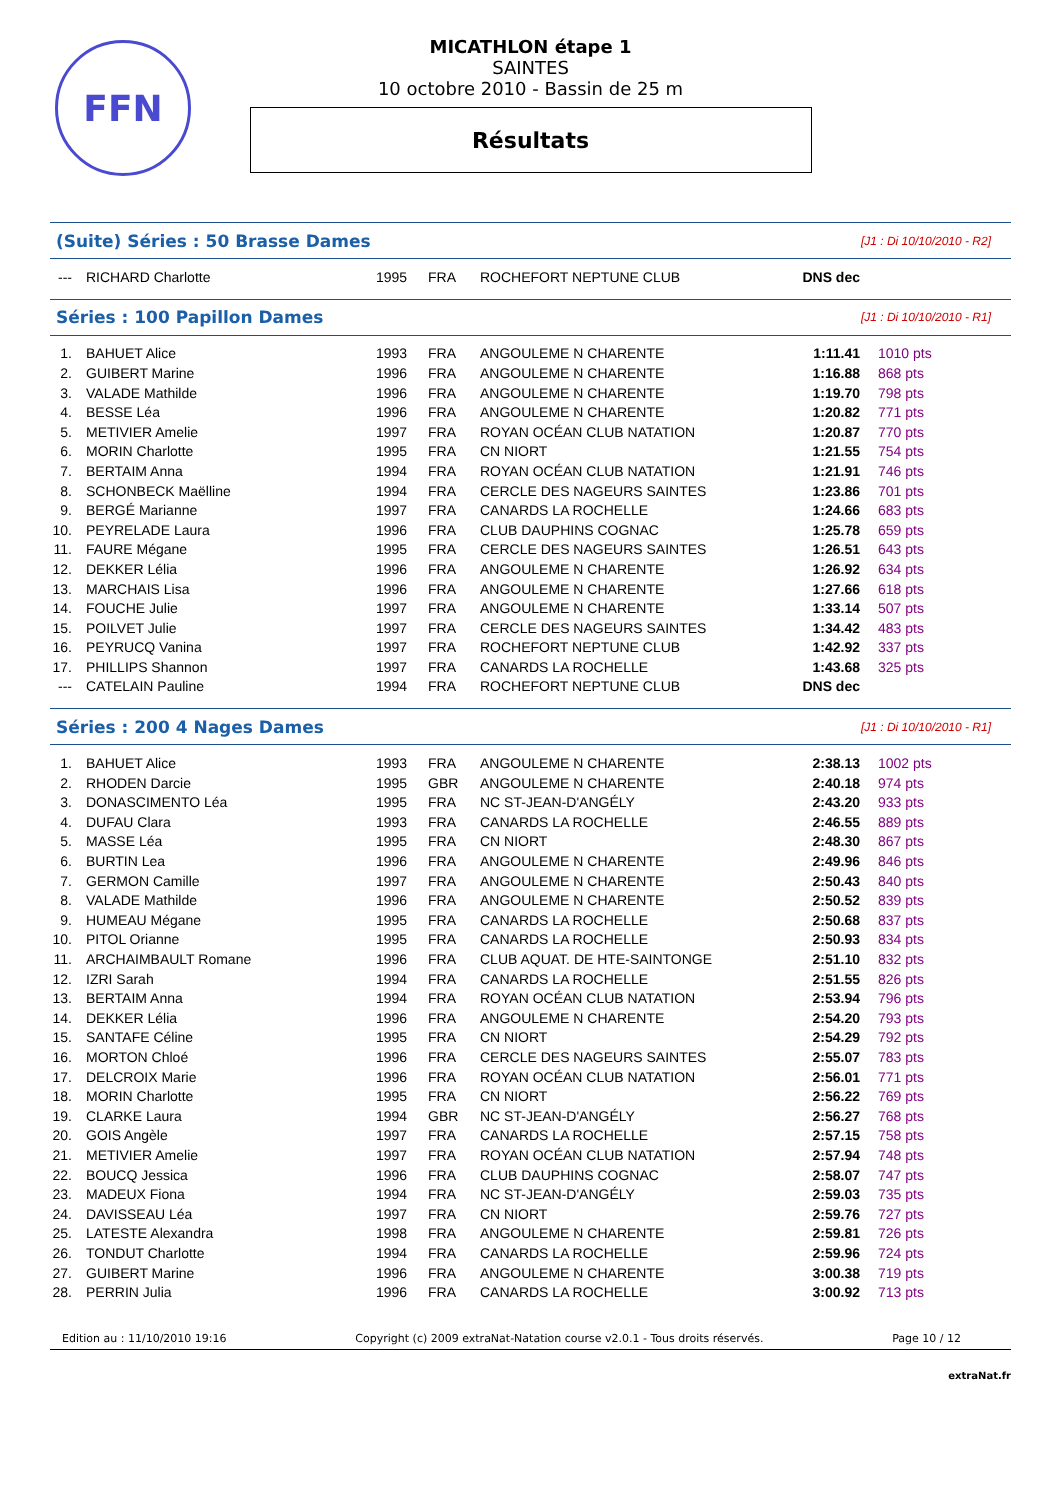FFN
MICATHLON étape 1
SAINTES
10 octobre 2010 - Bassin de 25 m
Résultats
(Suite) Séries : 50 Brasse Dames [J1 : Di 10/10/2010 - R2]
| --- | RICHARD Charlotte | 1995 | FRA | ROCHEFORT NEPTUNE CLUB | DNS dec | |
Séries : 100 Papillon Dames [J1 : Di 10/10/2010 - R1]
| 1. | BAHUET Alice | 1993 | FRA | ANGOULEME N CHARENTE | 1:11.41 | 1010 pts |
| 2. | GUIBERT Marine | 1996 | FRA | ANGOULEME N CHARENTE | 1:16.88 | 868 pts |
| 3. | VALADE Mathilde | 1996 | FRA | ANGOULEME N CHARENTE | 1:19.70 | 798 pts |
| 4. | BESSE Léa | 1996 | FRA | ANGOULEME N CHARENTE | 1:20.82 | 771 pts |
| 5. | METIVIER Amelie | 1997 | FRA | ROYAN OCÉAN CLUB NATATION | 1:20.87 | 770 pts |
| 6. | MORIN Charlotte | 1995 | FRA | CN NIORT | 1:21.55 | 754 pts |
| 7. | BERTAIM Anna | 1994 | FRA | ROYAN OCÉAN CLUB NATATION | 1:21.91 | 746 pts |
| 8. | SCHONBECK Maëlline | 1994 | FRA | CERCLE DES NAGEURS SAINTES | 1:23.86 | 701 pts |
| 9. | BERGÉ Marianne | 1997 | FRA | CANARDS LA ROCHELLE | 1:24.66 | 683 pts |
| 10. | PEYRELADE Laura | 1996 | FRA | CLUB DAUPHINS COGNAC | 1:25.78 | 659 pts |
| 11. | FAURE Mégane | 1995 | FRA | CERCLE DES NAGEURS SAINTES | 1:26.51 | 643 pts |
| 12. | DEKKER Lélia | 1996 | FRA | ANGOULEME N CHARENTE | 1:26.92 | 634 pts |
| 13. | MARCHAIS Lisa | 1996 | FRA | ANGOULEME N CHARENTE | 1:27.66 | 618 pts |
| 14. | FOUCHE Julie | 1997 | FRA | ANGOULEME N CHARENTE | 1:33.14 | 507 pts |
| 15. | POILVET Julie | 1997 | FRA | CERCLE DES NAGEURS SAINTES | 1:34.42 | 483 pts |
| 16. | PEYRUCQ Vanina | 1997 | FRA | ROCHEFORT NEPTUNE CLUB | 1:42.92 | 337 pts |
| 17. | PHILLIPS Shannon | 1997 | FRA | CANARDS LA ROCHELLE | 1:43.68 | 325 pts |
| --- | CATELAIN Pauline | 1994 | FRA | ROCHEFORT NEPTUNE CLUB | DNS dec | |
Séries : 200 4 Nages Dames [J1 : Di 10/10/2010 - R1]
| 1. | BAHUET Alice | 1993 | FRA | ANGOULEME N CHARENTE | 2:38.13 | 1002 pts |
| 2. | RHODEN Darcie | 1995 | GBR | ANGOULEME N CHARENTE | 2:40.18 | 974 pts |
| 3. | DONASCIMENTO Léa | 1995 | FRA | NC ST-JEAN-D'ANGÉLY | 2:43.20 | 933 pts |
| 4. | DUFAU Clara | 1993 | FRA | CANARDS LA ROCHELLE | 2:46.55 | 889 pts |
| 5. | MASSE Léa | 1995 | FRA | CN NIORT | 2:48.30 | 867 pts |
| 6. | BURTIN Lea | 1996 | FRA | ANGOULEME N CHARENTE | 2:49.96 | 846 pts |
| 7. | GERMON Camille | 1997 | FRA | ANGOULEME N CHARENTE | 2:50.43 | 840 pts |
| 8. | VALADE Mathilde | 1996 | FRA | ANGOULEME N CHARENTE | 2:50.52 | 839 pts |
| 9. | HUMEAU Mégane | 1995 | FRA | CANARDS LA ROCHELLE | 2:50.68 | 837 pts |
| 10. | PITOL Orianne | 1995 | FRA | CANARDS LA ROCHELLE | 2:50.93 | 834 pts |
| 11. | ARCHAIMBAULT Romane | 1996 | FRA | CLUB AQUAT. DE HTE-SAINTONGE | 2:51.10 | 832 pts |
| 12. | IZRI Sarah | 1994 | FRA | CANARDS LA ROCHELLE | 2:51.55 | 826 pts |
| 13. | BERTAIM Anna | 1994 | FRA | ROYAN OCÉAN CLUB NATATION | 2:53.94 | 796 pts |
| 14. | DEKKER Lélia | 1996 | FRA | ANGOULEME N CHARENTE | 2:54.20 | 793 pts |
| 15. | SANTAFE Céline | 1995 | FRA | CN NIORT | 2:54.29 | 792 pts |
| 16. | MORTON Chloé | 1996 | FRA | CERCLE DES NAGEURS SAINTES | 2:55.07 | 783 pts |
| 17. | DELCROIX Marie | 1996 | FRA | ROYAN OCÉAN CLUB NATATION | 2:56.01 | 771 pts |
| 18. | MORIN Charlotte | 1995 | FRA | CN NIORT | 2:56.22 | 769 pts |
| 19. | CLARKE Laura | 1994 | GBR | NC ST-JEAN-D'ANGÉLY | 2:56.27 | 768 pts |
| 20. | GOIS Angèle | 1997 | FRA | CANARDS LA ROCHELLE | 2:57.15 | 758 pts |
| 21. | METIVIER Amelie | 1997 | FRA | ROYAN OCÉAN CLUB NATATION | 2:57.94 | 748 pts |
| 22. | BOUCQ Jessica | 1996 | FRA | CLUB DAUPHINS COGNAC | 2:58.07 | 747 pts |
| 23. | MADEUX Fiona | 1994 | FRA | NC ST-JEAN-D'ANGÉLY | 2:59.03 | 735 pts |
| 24. | DAVISSEAU Léa | 1997 | FRA | CN NIORT | 2:59.76 | 727 pts |
| 25. | LATESTE Alexandra | 1998 | FRA | ANGOULEME N CHARENTE | 2:59.81 | 726 pts |
| 26. | TONDUT Charlotte | 1994 | FRA | CANARDS LA ROCHELLE | 2:59.96 | 724 pts |
| 27. | GUIBERT Marine | 1996 | FRA | ANGOULEME N CHARENTE | 3:00.38 | 719 pts |
| 28. | PERRIN Julia | 1996 | FRA | CANARDS LA ROCHELLE | 3:00.92 | 713 pts |
Edition au : 11/10/2010 19:16 Copyright (c) 2009 extraNat-Natation course v2.0.1 - Tous droits réservés. Page 10 / 12
extraNat.fr